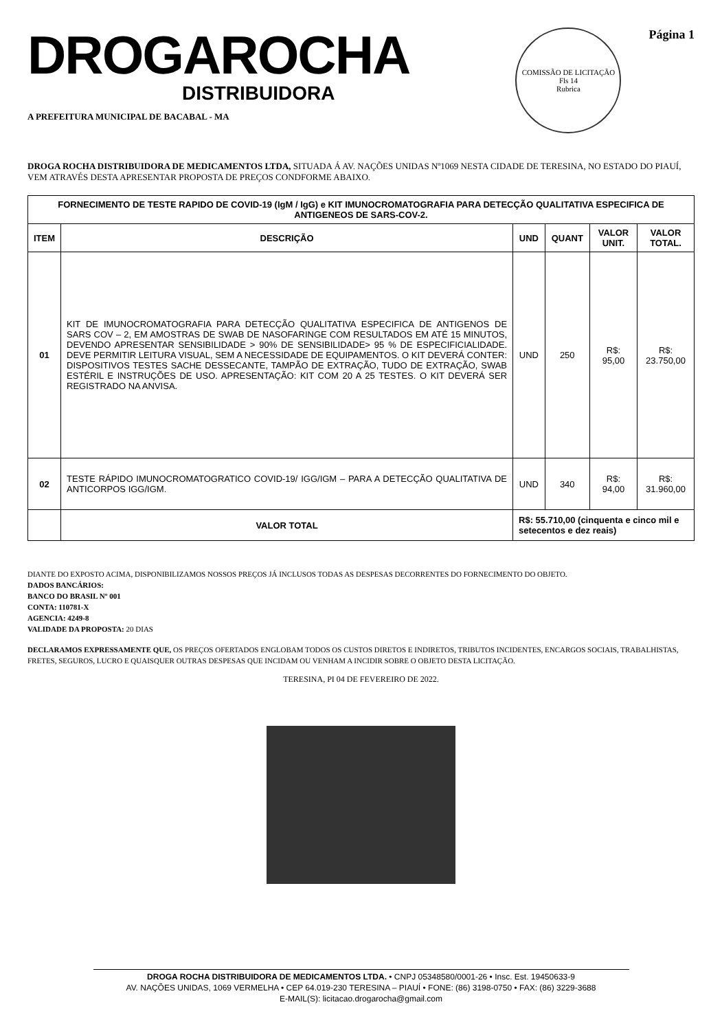DROGAROCHA
DISTRIBUIDORA
A PREFEITURA MUNICIPAL DE BACABAL - MA
COMISSÃO DE LICITAÇÃO
Fls 14
Rubrica
Página 1
DROGA ROCHA DISTRIBUIDORA DE MEDICAMENTOS LTDA, SITUADA Á AV. NAÇÕES UNIDAS Nº1069 NESTA CIDADE DE TERESINA, NO ESTADO DO PIAUÍ, VEM ATRAVÉS DESTA APRESENTAR PROPOSTA DE PREÇOS CONDFORME ABAIXO.
| FORNECIMENTO DE TESTE RAPIDO DE COVID-19 (IgM / IgG) e KIT IMUNOCROMATOGRAFIA PARA DETECÇÃO QUALITATIVA ESPECIFICA DE ANTIGENEOS DE SARS-COV-2. | | | | | |
| --- | --- | --- | --- | --- | --- |
| ITEM | DESCRIÇÃO | UND | QUANT | VALOR UNIT. | VALOR TOTAL. |
| 01 | KIT DE IMUNOCROMATOGRAFIA PARA DETECÇÃO QUALITATIVA ESPECIFICA DE ANTIGENOS DE SARS COV – 2, EM AMOSTRAS DE SWAB DE NASOFARINGE COM RESULTADOS EM ATÉ 15 MINUTOS, DEVENDO APRESENTAR SENSIBILIDADE > 90% DE SENSIBILIDADE> 95 % DE ESPECIFICIALIDADE. DEVE PERMITIR LEITURA VISUAL, SEM A NECESSIDADE DE EQUIPAMENTOS. O KIT DEVERÁ CONTER: DISPOSITIVOS TESTES SACHE DESSECANTE, TAMPÃO DE EXTRAÇÃO, TUDO DE EXTRAÇÃO, SWAB ESTÉRIL E INSTRUÇÕES DE USO. APRESENTAÇÃO: KIT COM 20 A 25 TESTES. O KIT DEVERÁ SER REGISTRADO NA ANVISA. | UND | 250 | R$: 95,00 | R$: 23.750,00 |
| 02 | TESTE RÁPIDO IMUNOCROMATOGRATICO COVID-19/ IGG/IGM – PARA A DETECÇÃO QUALITATIVA DE ANTICORPOS IGG/IGM. | UND | 340 | R$: 94,00 | R$: 31.960,00 |
| | VALOR TOTAL | R$: 55.710,00 (cinquenta e cinco mil e setecentos e dez reais) | | | |
DIANTE DO EXPOSTO ACIMA, DISPONIBILIZAMOS NOSSOS PREÇOS JÁ INCLUSOS TODAS AS DESPESAS DECORRENTES DO FORNECIMENTO DO OBJETO.
DADOS BANCÁRIOS:
BANCO DO BRASIL Nº 001
CONTA: 110781-X
AGENCIA: 4249-8
VALIDADE DA PROPOSTA: 20 DIAS
DECLARAMOS EXPRESSAMENTE QUE, OS PREÇOS OFERTADOS ENGLOBAM TODOS OS CUSTOS DIRETOS E INDIRETOS, TRIBUTOS INCIDENTES, ENCARGOS SOCIAIS, TRABALHISTAS, FRETES, SEGUROS, LUCRO E QUAISQUER OUTRAS DESPESAS QUE INCIDAM OU VENHAM A INCIDIR SOBRE O OBJETO DESTA LICITAÇÃO.
TERESINA, PI 04 DE FEVEREIRO DE 2022.
DROGA ROCHA DISTRIBUIDORA DE MEDICAMENTOS LTDA. • CNPJ 05348580/0001-26 • Insc. Est. 19450633-9
AV. NAÇÕES UNIDAS, 1069 VERMELHA • CEP 64.019-230 TERESINA – PIAUÍ • FONE: (86) 3198-0750 • FAX: (86) 3229-3688
E-MAIL(S): licitacao.drogarocha@gmail.com